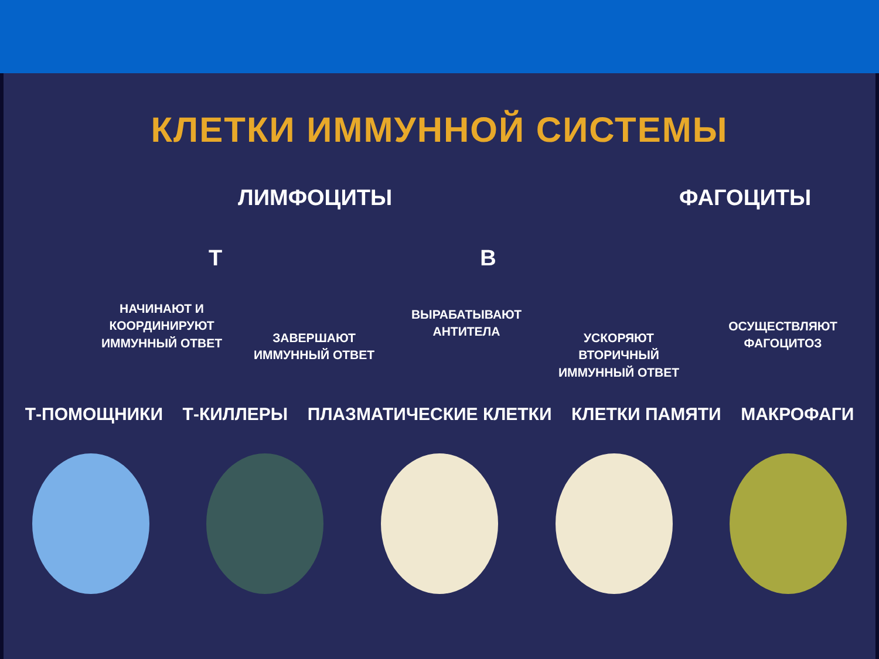КЛЕТКИ ИММУННОЙ СИСТЕМЫ
ЛИМФОЦИТЫ ФАГОЦИТЫ
Т В
НАЧИНАЮТ И КООРДИНИРУЮТ ИММУННЫЙ ОТВЕТ
ЗАВЕРШАЮТ ИММУННЫЙ ОТВЕТ
ВЫРАБАТЫВАЮТ АНТИТЕЛА
УСКОРЯЮТ ВТОРИЧНЫЙ ИММУННЫЙ ОТВЕТ
ОСУЩЕСТВЛЯЮТ ФАГОЦИТОЗ
Т-ПОМОЩНИКИ Т-КИЛЛЕРЫ ПЛАЗМАТИЧЕСКИЕ КЛЕТКИ КЛЕТКИ ПАМЯТИ МАКРОФАГИ